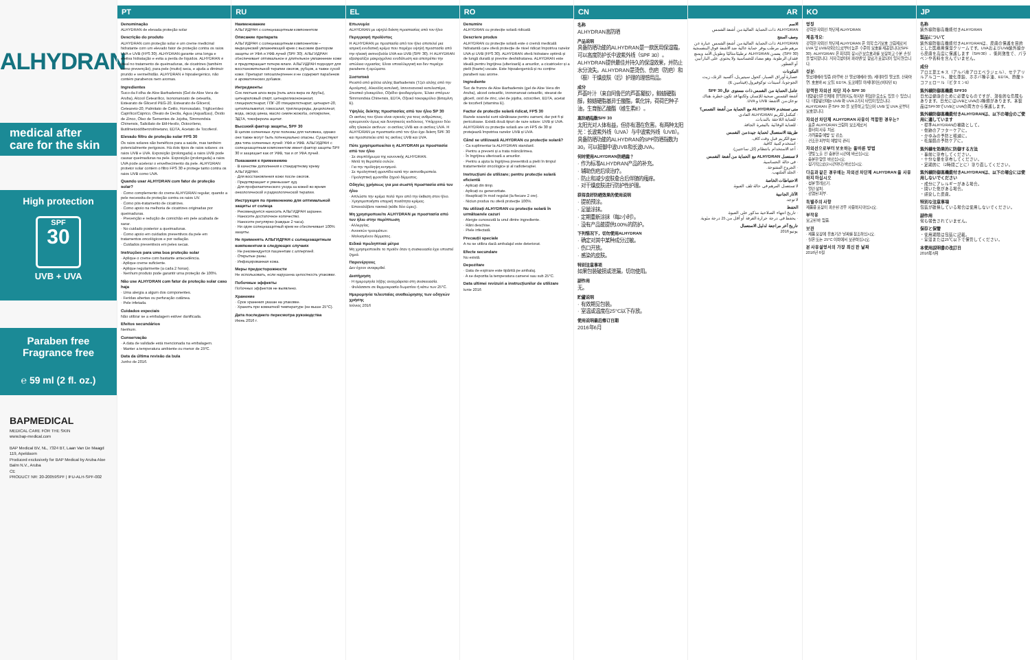ALHYDRAN
medical after care for the skin
High protection
SPF
30
UVB + UVA
Paraben free
Fragrance free
℮ 59 ml (2 fl. oz.)
BAPMEDICAL
MEDICAL CARE FOR THE SKIN
www.bap-medical.com
BAP Medical BV, NL, 7324 BT, Laan Van De Maagd 119, Apeldoorn
Produced exclusively for BAP Medical by Aruba Aloe Balm N.V., Aruba
CE
PRODUCT NR: 20-20059SPF | IFU-ALH-SPF-002
PT
Denominação
ALHYDRAN de elevada proteção solar
Descrição do produto
ALHYDRAN com proteção solar é um creme medicinal hidratante com um elevado fator de proteção contra os raios UVA e UVB (FPS 30). ALHYDRAN garante uma longa e efetiva hidratação e evita a perda de líquidos. ALHYDRAN é ideal no tratamento de queimaduras, de cicatrizes (também como prevenção), para pele (muito) seca, e ajuda a diminuir prurido e vermelhidão. ALHYDRAN é hipoalergénico, não contém parabenos nem aromas.
Ingredientes
Suco da Folha de Aloe Barbadensis (Gel de Aloe Vera de Aruba), Alcool Cetearílico, Isononanoato de cetearila, Estearato de Glicerol PEG-20, Estearato de Glicerol, Ceteareto-20, Palmitato de Cetilo, Homosalato, Triglicerídeo Caprílico/Cáprico, Oleato de Decila, Água (Aqua/Eau), Óxido de Zinco, Óleo de Sementes de Jojoba, Simmondsia Chinensis, Salicilato de Etil-Hexilo, Octocrileno, Butilmetoxidibenzoilmetano, EDTA, Acetato de Tocoferol.
Elevado filtro de proteção solar FPS 30
Os raios solares são benéficos para a saúde, mas também potencialmente perigosos. Há dois tipos de raios solares: os raios UVB e UVA. Exposição (prolongada) a raios UVB pode causar queimaduras na pele. Exposição (prolongada) a raios UVA pode acelerar o envelhecimento da pele. ALHYDRAN protetor solar contém o filtro FPS 30 e protege tanto contra os raios UVB como UVA.
Quando usar ALHYDRAN com fator de proteção solar?
· Como complemento do creme ALHYDRAN regular, quando a pele necessita de proteção contra os raios UV.
· Como pós-tratamento de cicatrizes.
· Como apoio na melhoria de cicatrizes originadas por queimaduras.
· Prevenção e redução de comichão em pele acabada de sarar.
· No cuidado posterior a queimaduras.
· Como apoio em cuidados preventivos da pele em tratamentos oncológicos e por radiação.
· Cuidados preventivos em peles secas.
Instruções para uma boa proteção solar
· Aplique o creme com bastante antecedência.
· Aplique creme suficiente.
· Aplique regularmente (a cada 2 horas).
· Nenhum produto pode garantir uma proteção de 100%.
Não use ALHYDRAN com fator de proteção solar caso haja
· Uma alergia a algum dos componentes.
· Feridas abertas ou perfuração cutânea.
· Pele infetada.
Cuidados especiais
Não utilizar se a embalagem estiver danificada.
Efeitos secundários
Nenhum.
Conservação
· A data de validade está mencionada na embalagem.
· Manter a temperatura ambiente ou menor de 25ºC.
Data da última revisão da bula
Junho de 2016.
RU
Наименование
АЛЬГИДРАН с солнцезащитным компонентом
Описание препарата
АЛЬГИДРАН с солнцезащитным компонентом – медицинский увлажняющий крем с высоким фактором защиты от УФА и УФВ лучей (SPF 30). АЛЬГИДРАН обеспечивает оптимальное и длительное увлажнение кожи и предотвращает потерю влаги. АЛЬГИДРАН подходит для восстановительной терапии ожогов, рубцов, а также сухой кожи. Препарат гипоаллергенен и не содержит парабенов и ароматических добавок.
Ингредиенты
Сок листьев алоэ вера (гель алоэ вера из Арубы), цетеариловый спирт, цетеарилизононаноат, глицерилстеарат, ПЭГ-20 глицерилстеарат, цетеарет-20, цетилпальмитат, гомосалат, триглицериды, децилолеат, вода, оксид цинка, масло семян жожоба, октокрилен, ЭДТА, токоферола ацетат.
Высокий фактор защиты, SPF 30
В целом солнечные лучи полезны для человека, однако они также могут быть потенциально опасны. Существуют два типа солнечных лучей: УФА и УФВ. АЛЬГИДРАН с солнцезащитным компонентом имеет фактор защиты SPF 30 и защищает как от УФВ, так и от УФА лучей.
Показания к применению
· В качестве дополнения к стандартному крему АЛЬГИДРАН.
· Для восстановления кожи после ожогов.
· Предотвращает и уменьшает зуд.
· Для профилактического ухода за кожей во время онкологической и радиологической терапии.
Инструкция по применению для оптимальной защиты от солнца
· Рекомендуется наносить АЛЬГИДРАН заранее.
· Наносите достаточное количество.
· Наносите регулярно (каждые 2 часа).
· Ни один солнцезащитный крем не обеспечивает 100% защиты.
Не применять АЛЬГИДРАН с солнцезащитным компонентом в следующих случаях
· Не рекомендуется пациентам с аллергией.
· Открытые раны.
· Инфицированная кожа.
Меры предосторожности
Не использовать, если нарушена целостность упаковки.
Побочные эффекты
Побочных эффектов не выявлено.
Хранение
· Срок хранения указан на упаковке.
· Хранить при комнатной температуре (не выше 25°C).
Дата последнего пересмотра руководства
Июнь 2016 г.
EL
Επωνυμία
ALHYDRAN με υψηλό δείκτη προστασίας από τον ήλιο
Περιγραφή προϊόντος
Η ALHYDRAN με προστασία από τον ήλιο αποτελεί μια ιατρική ενυδατική κρέμα που παρέχει υψηλή προστασία από την ηλιακή ακτινοβολία UVA και UVB (SPF 30). Η ALHYDRAN εξασφαλίζει μακροχρόνια ενυδάτωση και αποτρέπει την απώλεια υγρασίας. Είναι υποαλλεργική και δεν περιέχει parabens ή αρώματα.
Συστατικά
Ρευστό από φύλλα αλόης Barbadensis (Τζελ αλόης από την Αρούμπα), Αλκοόλη κετυλική, Ισονονανοικό κετυλεστέρα, Στεατικό γλυκερύλιο, Οξείδιο ψευδαργύρου, Έλαιο σπόρων Simmondsia Chinensis, EDTA, Οξεικό τοκοφερύλιο (Βιταμίνη Ε).
Υψηλός δείκτης προστασίας από τον ήλιο SP 30
Οι ακτίνες του ήλιου είναι υγιεινές για τους ανθρώπους, εγκυμονούν όμως και δυνητικούς κινδύνους. Υπάρχουν δύο είδη ηλιακών ακτίνων: οι ακτίνες UVB και οι ακτίνες UVA. Η ALHYDRAN με προστασία από τον ήλιο έχει δείκτη SPF 30 και προστατεύει από τις ακτίνες UVB και UVA.
Πότε χρησιμοποιείται η ALHYDRAN με προστασία από τον ήλιο
· Σε συμπλήρωμα της κανονικής ALHYDRAN.
· Μετά τη θεραπεία ουλών.
· Για την πρόληψη κνησμού.
· Σε προληπτική φροντίδα κατά την ακτινοθεραπεία.
· Προληπτική φροντίδα ξηρού δέρματος.
Οδηγίες χρήσεως για μια σωστή προστασία από τον ήλιο
· Απλώστε την κρέμα πολύ πριν από την έκθεση στον ήλιο.
· Χρησιμοποιήστε επαρκή ποσότητα κρέμας.
· Επαναλάβετε τακτικά (κάθε δύο ώρες).
Μη χρησιμοποιείτε ALHYDRAN με προστασία από τον ήλιο στην περίπτωση
· Αλλεργίας.
· Ανοικτών τραυμάτων.
· Μολυσμένου δέρματος.
Ειδικά προληπτικά μέτρα
Μη χρησιμοποιείτε το προϊόν όταν η συσκευασία έχει υποστεί ζημιά.
Παρενέργειες
Δεν έχουν αναφερθεί.
Διατήρηση
· Η ημερομηνία λήξης αναγράφεται στη συσκευασία.
· Φυλάσσετε σε θερμοκρασία δωματίου ή κάτω των 25°C.
Ημερομηνία τελευταίας αναθεώρησης των οδηγιών χρήσης
Ιούνιος 2016
RO
Denumire
ALHYDRAN cu protecție solară ridicată
Descriere produs
ALHYDRAN cu protecție solară este o cremă medicală hidratantă care oferă protecție de nivel ridicat împotriva razelor UVA și UVB (FPS 30). ALHYDRAN oferă hidratare optimă și de lungă durată și previne deshidratarea. ALHYDRAN este ideală pentru îngrijirea (ulterioară) a arsurilor, a cicatricelor și a pielii (foarte) uscate. Este hipoalergenică și nu conține parabeni sau arome.
Ingrediente
Suc de frunze de Aloe Barbadensis (gel de Aloe Vera din Aruba), alcool cetearilic, izononanoat cetearilic, stearat de gliceril, oxid de zinc, ulei de jojoba, octocrilen, EDTA, acetat de tocoferil (vitamina E).
Factor de protecție solară ridicat, FPS 30
Razele soarelui sunt sănătoase pentru oameni, dar pot fi și periculoase. Există două tipuri de raze solare: UVB și UVA. ALHYDRAN cu protecție solară are un FPS de 30 și protejează împotriva razelor UVB și UVA.
Când se utilizează ALHYDRAN cu protecție solară?
· Ca suplimentar la ALHYDRAN standard.
· Pentru a preveni și a trata mâncărimea.
· În îngrijirea ulterioară a arsurilor.
· Pentru a ajuta la îngrijirea preventivă a pielii în timpul tratamentelor oncologice și al radioterapiei.
Instrucțiuni de utilizare; pentru protecție solară eficientă
· Aplicați din timp.
· Aplicați cu generozitate.
· Reaplicați în mod regulat (la fiecare 2 ore).
· Niciun produs nu oferă protecție 100%.
Nu utilizați ALHYDRAN cu protecție solară în următoarele cazuri
· Alergie cunoscută la unul dintre ingrediente.
· Răni deschise.
· Piele infectată.
Precauții speciale
A nu se utiliza dacă ambalajul este deteriorat.
Efecte secundare
Nu există.
Depozitare
· Data de expirare este tipărită pe ambalaj.
· A se depozita la temperatura camerei sau sub 25°C.
Data ultimei revizuiri a instrucțiunilor de utilizare
Iunie 2016
CN
名称
ALHYDRAN高防晒
产品说明
具备防晒功能的ALHYDRAN是一款医用保湿霜，可以高度防护长中波紫外线（SPF 30）。ALHYDRAN提供最佳并持久的保湿效果，并防止水分流失。ALHYDRAN是烫伤、伤疤（防疤）和（极）干燥皮肤（后）护理的理想用品。
成分
芦荟叶汁（来自阿鲁巴的芦荟凝胶），鲸蜡硬脂醇，鲸蜡硬脂基异壬酸酯，氧化锌，荷荷巴种子油，生育酚乙酸酯（维生素E）。
高防晒指数SPF 30
太阳光对人体有益，但亦有潜在危害。有两种太阳光：长波紫外线（UVA）与中波紫外线（UVB）。具备防晒功能的ALHYDRAN的SPF防晒指数为30，可以抵御中波UVB和长波UVA。
何时使用ALHYDRAN防晒霜？
· 作为标准ALHYDRAN产品的补充。
· 辅助伤疤后续治疗。
· 防止和减少皮肤愈合后伴随的瘙痒。
· 对干燥皮肤进行防护性护理。
获得良好防晒效果的使用说明
· 提前预涂。
· 足量涂抹。
· 定期重新涂抹（每2小时）。
· 没有产品能提供100%的防护。
下列情况下，切勿使用ALHYDRAN
· 确定对其中某种成分过敏。
· 伤口开放。
· 感染的皮肤。
特别注意事项
如果包装破损或泄漏，切勿使用。
副作用
无。
贮藏说明
· 有效期见包装。
· 室温或温度在25°C以下存放。
使用说明最后修订日期
2016年6月
AR
الاسم
ALHYDRAN ذات الحماية العالية من أشعة الشمس
وصف المنتج
ALHYDRAN ذات الحماية العالية من أشعة الشمس عبارة عن مرهم طبي مرطب يوفر حماية عالية ضد الأشعة فوق البنفسجية (SPF 30). يضمن ALHYDRAN ترطيبًا مثاليًا وطويل الأمد ويمنع فقدان الرطوبة. وهو مضاد للحساسية ولا يحتوي على البارابين أو العطور.
المكونات
عصارة أوراق الصبار، كحول سيتيريل، أكسيد الزنك، زيت الجوجوبا، أسيتات توكوفيرول (فيتامين E).
عامل الحماية من الشمس ذات مستوى عال SPF 30
أشعة الشمس صحية للإنسان ولكنها قد تكون خطرة. هناك نوعان من الأشعة: UVB و UVA.
متى تستخدم ALHYDRAN مع الحماية من أشعة الشمس؟
· كمكمل لكريم ALHYDRAN العادي.
· للعناية اللاحقة بالندبات.
· للعناية الوقائية بالبشرة الجافة.
طريقة الاستعمال لحماية جيدة من الشمس
· ضع الكريم قبل وقت كاف.
· استخدم كمية كافية.
· أعد الاستخدام بانتظام (كل ساعتين).
لا تستعمل ALHYDRAN مع الحماية من أشعة الشمس
· في حالة الحساسية.
· الجروح المفتوحة.
· الجلد الملتهب.
الاحتياطات الخاصة
لا تستعمل المرهم في حالة تلف العبوة.
الآثار الجانبية
لا توجد.
الحفظ
· تاريخ انتهاء الصلاحية مذكور على العبوة.
· يحفظ في درجة حرارة الغرفة أو أقل من 25 درجة مئوية.
تاريخ آخر مراجعة لدليل الاستعمال
يونيو 2016
KO
명칭
강력한 자외선 차단제 ALHYDRAN
제품개요:
강력한 자외선 차단제 ALHYDRAN 은 의학 습기보호 크림제로서 UVA 및 UVB자외선으로부터 높은 수준의 보호를 제공합니다(SPF 30). ALHYDRAN 은 최적의 장시간 보습효과를 보장하고 수분 손실을 방지합니다. 저자극성이며 파라벤 및 향료가 포함되어 있지 않습니다.
성분:
알로에베라 잎즙 (아루바 산 알로에베라 젤), 세테아릴 알코올, 산화아연, 호호바 씨 오일, EDTA, 토코페릴 아세테이트(비타민 E)
강력한 자외선 차단 지수 SPF 30
태양광선은 인체에 유익하지도 하지만 위험한 요소도 있을 수 있습니다. 태양광선에는 UVB 와 UVA 2가지 타입이 있습니다. ALHYDRAN 은 SPF 30 을 보유하고 있으며 UVB 및 UVA 로부터 보호합니다.
자외선 차단제 ALHYDRAN 사용이 적합한 경우는?
· 표준 ALHYDRAN 크림의 보조제로서.
· 흉터의 사후 치료.
· 가려움증 예방 및 감소.
· 건조한 피부의 예방적 관리.
자외선으로부터 보호하는 올바른 방법
· 햇빛 노출 전 충분한 시간에 바르십시오.
· 충분한 양을 바르십시오.
· 정기적으로(2시간마다) 바르십시오.
다음과 같은 경우에는 자외선 차단제 ALHYDRAN 을 사용하지 마십시오
· 성분 알레르기.
· 열린 상처.
· 감염된 피부.
특별주의 사항
제품용 포장이 파손된 경우 사용하지 마십시오.
부작용
보고된 바 없음.
보관
· 제품 포장에 유효기간 날짜를 참조하십시오.
· 실온 또는 25°C 이하에서 보관하십시오.
본 사용설명서의 가장 최신 판 날짜
2016년 6월
JP
名称
紫外線防御高機能付きALHYDRAN
製品について
紫外線防御高機能付きALHYDRANは、皮膚の保護を目的とした医療用保湿クリームです。UVAおよびUVB紫外線から皮膚を高度に保護します（SPF30）。低刺激性で、パラベンや香料を含んでいません。
成分
アロエ葉エキス（アルバ産アロエベラジェル）、セテアリルアルコール、酸化亜鉛、ホホバ種子油、EDTA、酢酸トコフェロール（ビタミンE）
紫外線防御高機能 SPF30
日光は健康のために必要なものですが、潜在的な危険もあります。日光にはUVBとUVAの2種類があります。本製品はSPF30でUVBとUVAの両方から保護します。
紫外線防御高機能付きALHYDRANは、以下の場合のご使用に適しています
・標準ALHYDRANの補助として。
・傷跡のアフターケアに。
・かゆみの予防と軽減に。
・乾燥肌の予防ケアに。
紫外線を効果的に防御する方法
・事前に塗布してください。
・十分な量を塗布してください。
・定期的に（2時間ごとに）塗り直してください。
紫外線防御高機能付きALHYDRANは、以下の場合には使用しないでください
・成分にアレルギーがある場合。
・開いた傷がある場合。
・感染した皮膚。
特別な注意事項
包装が破損している場合は使用しないでください。
副作用
何も報告されていません。
保存と保管
・使用期限は包装に記載。
・室温または25℃以下で保管してください。
本使用説明書の改訂日
2016年6月